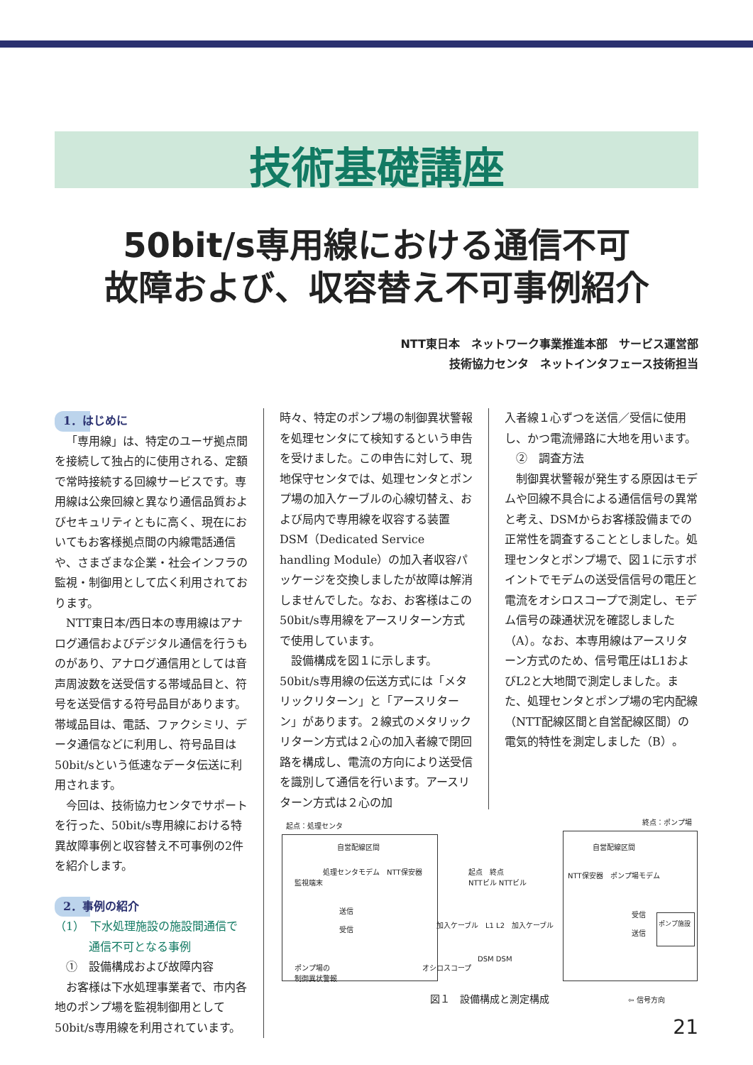技術基礎講座
50bit/s専用線における通信不可
故障および、収容替え不可事例紹介
NTT東日本　ネットワーク事業推進本部　サービス運営部
技術協力センタ　ネットインタフェース技術担当
1．はじめに
「専用線」は、特定のユーザ拠点間を接続して独占的に使用される、定額で常時接続する回線サービスです。専用線は公衆回線と異なり通信品質およびセキュリティともに高く、現在においてもお客様拠点間の内線電話通信や、さまざまな企業・社会インフラの監視・制御用として広く利用されております。
NTT東日本/西日本の専用線はアナログ通信およびデジタル通信を行うものがあり、アナログ通信用としては音声周波数を送受信する帯域品目と、符号を送受信する符号品目があります。帯域品目は、電話、ファクシミリ、データ通信などに利用し、符号品目は50bit/sという低速なデータ伝送に利用されます。
今回は、技術協力センタでサポートを行った、50bit/s専用線における特異故障事例と収容替え不可事例の2件を紹介します。
2．事例の紹介
（1）　下水処理施設の施設間通信で
　　　通信不可となる事例
　①　設備構成および故障内容
お客様は下水処理事業者で、市内各地のポンプ場を監視制御用として50bit/s専用線を利用されています。
時々、特定のポンプ場の制御異状警報を処理センタにて検知するという申告を受けました。この申告に対して、現地保守センタでは、処理センタとポンプ場の加入ケーブルの心線切替え、および局内で専用線を収容する装置DSM（Dedicated Service handling Module）の加入者収容パッケージを交換しましたが故障は解消しませんでした。なお、お客様はこの50bit/s専用線をアースリターン方式で使用しています。
設備構成を図１に示します。50bit/s専用線の伝送方式には「メタリックリターン」と「アースリターン」があります。２線式のメタリックリターン方式は２心の加入者線で閉回路を構成し、電流の方向により送受信を識別して通信を行います。アースリターン方式は２心の加
入者線１心ずつを送信／受信に使用し、かつ電流帰路に大地を用います。
　②　調査方法
制御異状警報が発生する原因はモデムや回線不具合による通信信号の異常と考え、DSMからお客様設備までの正常性を調査することとしました。処理センタとポンプ場で、図１に示すポイントでモデムの送受信信号の電圧と電流をオシロスコープで測定し、モデム信号の疎通状況を確認しました（A）。なお、本専用線はアースリターン方式のため、信号電圧はL1およびL2と大地間で測定しました。また、処理センタとポンプ場の宅内配線（NTT配線区間と自営配線区間）の電気的特性を測定しました（B）。
起点：処理センタ 終点：ポンプ場
自営配線区間 自営配線区間
監視端末
処理センタモデム　NTT保安器
送信
受信
起点　終点
NTTビル NTTビル
加入ケーブル　L1 L2　加入ケーブル
DSM DSM
NTT保安器　ポンプ場モデム
受信
送信
ポンプ施設
ポンプ場の
制御異状警報
オシロスコープ
⇦ 信号方向
図１　設備構成と測定構成
21